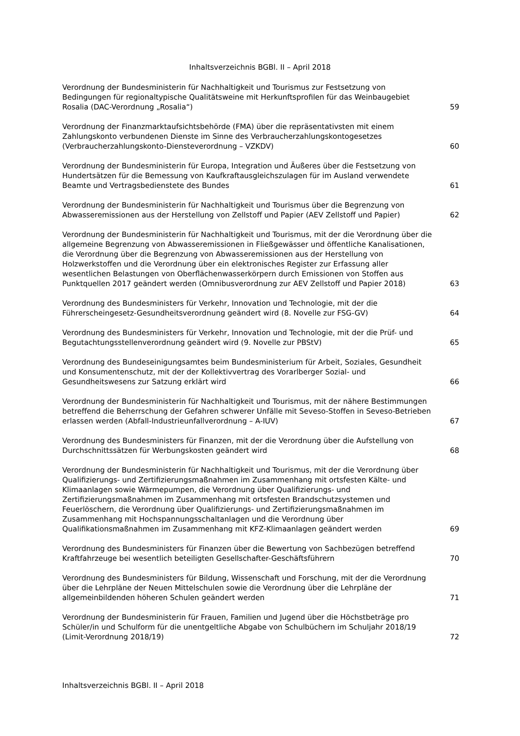Inhaltsverzeichnis BGBl. II – April 2018
Verordnung der Bundesministerin für Nachhaltigkeit und Tourismus zur Festsetzung von Bedingungen für regionaltypische Qualitätsweine mit Herkunftsprofilen für das Weinbaugebiet Rosalia (DAC-Verordnung „Rosalia“)
59
Verordnung der Finanzmarktaufsichtsbehörde (FMA) über die repräsentativsten mit einem Zahlungskonto verbundenen Dienste im Sinne des Verbraucherzahlungskontogesetzes (Verbraucherzahlungskonto-Diensteverordnung – VZKDV)
60
Verordnung der Bundesministerin für Europa, Integration und Äußeres über die Festsetzung von Hundertsätzen für die Bemessung von Kaufkraftausgleichszulagen für im Ausland verwendete Beamte und Vertragsbedienstete des Bundes
61
Verordnung der Bundesministerin für Nachhaltigkeit und Tourismus über die Begrenzung von Abwasseremissionen aus der Herstellung von Zellstoff und Papier (AEV Zellstoff und Papier)
62
Verordnung der Bundesministerin für Nachhaltigkeit und Tourismus, mit der die Verordnung über die allgemeine Begrenzung von Abwasseremissionen in Fließgewässer und öffentliche Kanalisationen, die Verordnung über die Begrenzung von Abwasseremissionen aus der Herstellung von Holzwerkstoffen und die Verordnung über ein elektronisches Register zur Erfassung aller wesentlichen Belastungen von Oberflächenwasserkörpern durch Emissionen von Stoffen aus Punktquellen 2017 geändert werden (Omnibusverordnung zur AEV Zellstoff und Papier 2018)
63
Verordnung des Bundesministers für Verkehr, Innovation und Technologie, mit der die Führerscheingesetz-Gesundheitsverordnung geändert wird (8. Novelle zur FSG-GV)
64
Verordnung des Bundesministers für Verkehr, Innovation und Technologie, mit der die Prüf- und Begutachtungsstellenverordnung geändert wird (9. Novelle zur PBStV)
65
Verordnung des Bundeseinigungsamtes beim Bundesministerium für Arbeit, Soziales, Gesundheit und Konsumentenschutz, mit der der Kollektivvertrag des Vorarlberger Sozial- und Gesundheitswesens zur Satzung erklärt wird
66
Verordnung der Bundesministerin für Nachhaltigkeit und Tourismus, mit der nähere Bestimmungen betreffend die Beherrschung der Gefahren schwerer Unfälle mit Seveso-Stoffen in Seveso-Betrieben erlassen werden (Abfall-Industrieunfallverordnung – A-IUV)
67
Verordnung des Bundesministers für Finanzen, mit der die Verordnung über die Aufstellung von Durchschnittssätzen für Werbungskosten geändert wird
68
Verordnung der Bundesministerin für Nachhaltigkeit und Tourismus, mit der die Verordnung über Qualifizierungs- und Zertifizierungsmaßnahmen im Zusammenhang mit ortsfesten Kälte- und Klimaanlagen sowie Wärmepumpen, die Verordnung über Qualifizierungs- und Zertifizierungsmaßnahmen im Zusammenhang mit ortsfesten Brandschutzsystemen und Feuerlöschern, die Verordnung über Qualifizierungs- und Zertifizierungsmaßnahmen im Zusammenhang mit Hochspannungsschaltanlagen und die Verordnung über Qualifikationsmaßnahmen im Zusammenhang mit KFZ-Klimaanlagen geändert werden
69
Verordnung des Bundesministers für Finanzen über die Bewertung von Sachbezügen betreffend Kraftfahrzeuge bei wesentlich beteiligten Gesellschafter-Geschäftsführern
70
Verordnung des Bundesministers für Bildung, Wissenschaft und Forschung, mit der die Verordnung über die Lehrpläne der Neuen Mittelschulen sowie die Verordnung über die Lehrpläne der allgemeinbildenden höheren Schulen geändert werden
71
Verordnung der Bundesministerin für Frauen, Familien und Jugend über die Höchstbeträge pro Schüler/in und Schulform für die unentgeltliche Abgabe von Schulbüchern im Schuljahr 2018/19 (Limit-Verordnung 2018/19)
72
Inhaltsverzeichnis BGBl. II – April 2018